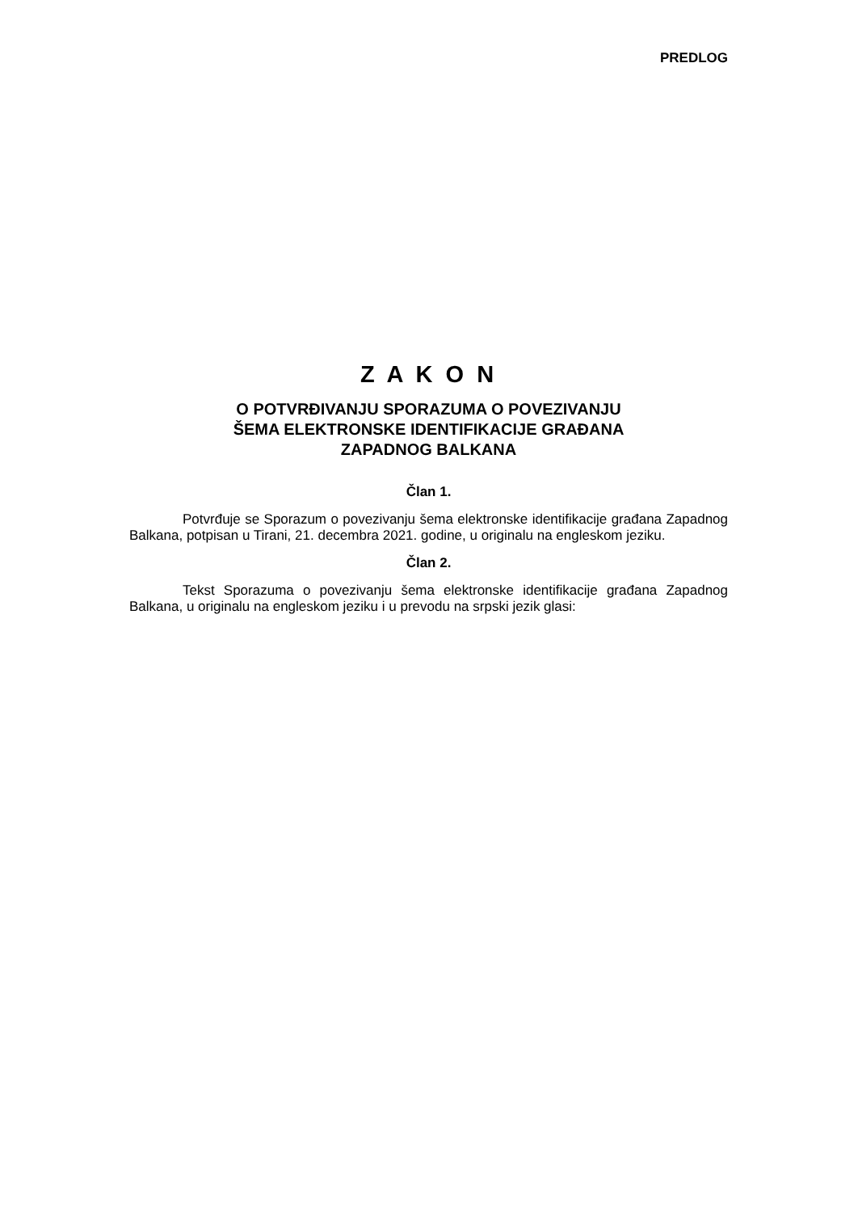PREDLOG
Z A K O N
O POTVRĐIVANJU SPORAZUMA O POVEZIVANJU
ŠEMA ELEKTRONSKE IDENTIFIKACIJE GRAĐANA
ZAPADNOG BALKANA
Član 1.
Potvrđuje se Sporazum o povezivanju šema elektronske identifikacije građana Zapadnog Balkana, potpisan u Tirani, 21. decembra 2021. godine, u originalu na engleskom jeziku.
Član 2.
Tekst Sporazuma o povezivanju šema elektronske identifikacije građana Zapadnog Balkana, u originalu na engleskom jeziku i u prevodu na srpski jezik glasi: